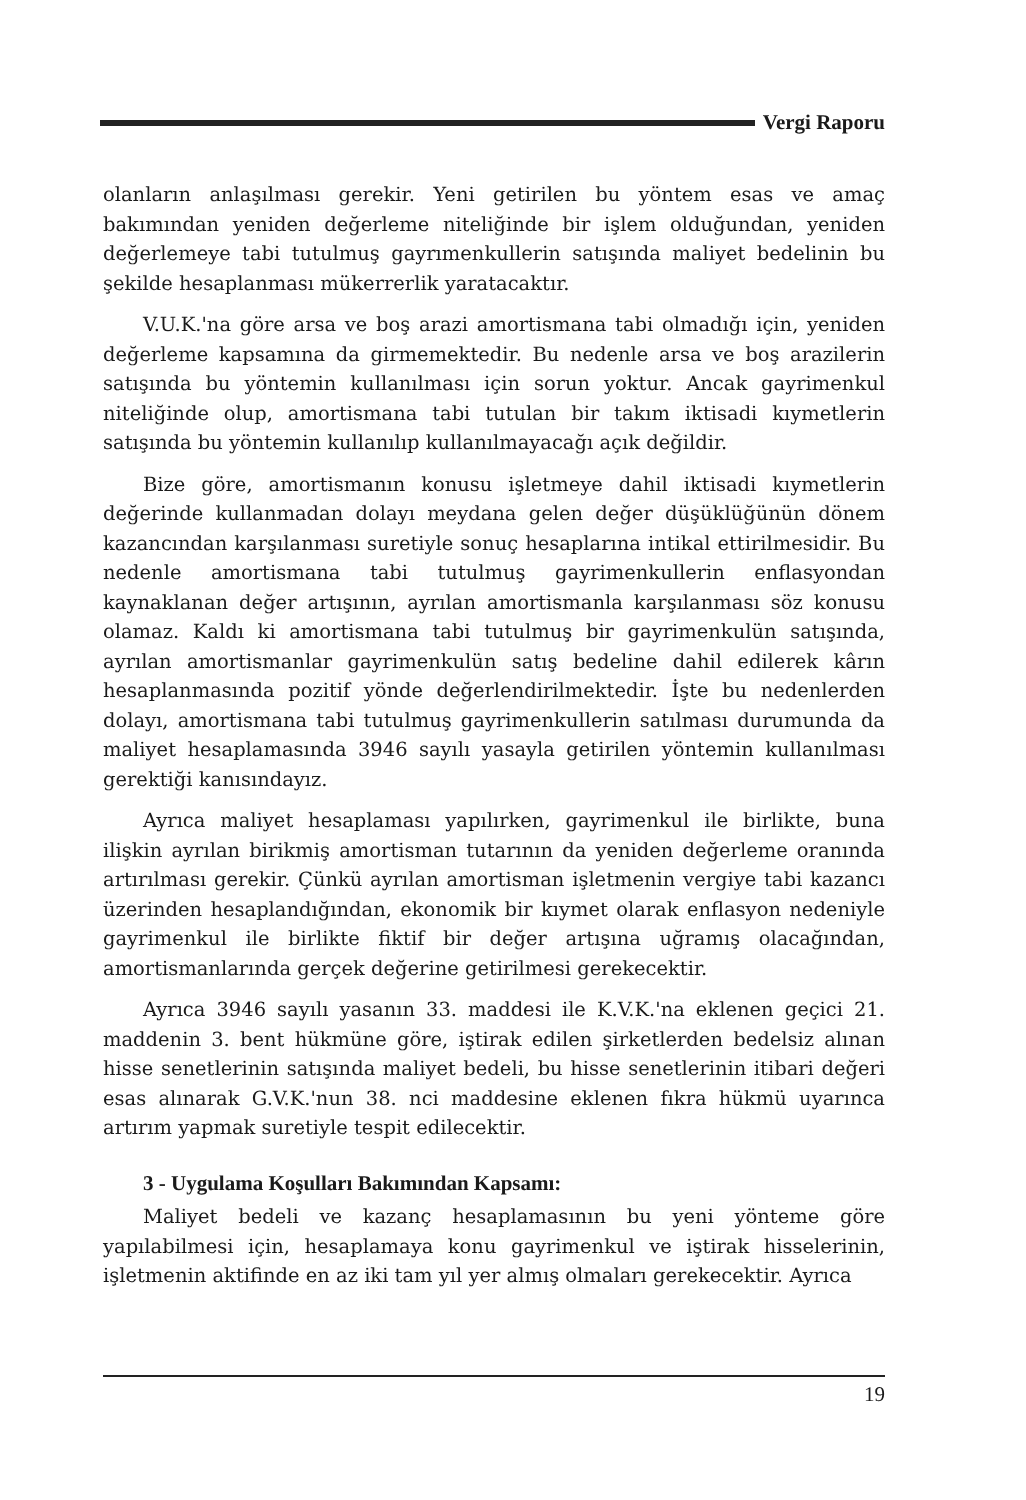Vergi Raporu
olanların anlaşılması gerekir. Yeni getirilen bu yöntem esas ve amaç bakımından yeniden değerleme niteliğinde bir işlem olduğundan, yeniden değerlemeye tabi tutulmuş gayrımenkullerin satışında maliyet bedelinin bu şekilde hesaplanması mükerrerlik yaratacaktır.
V.U.K.'na göre arsa ve boş arazi amortismana tabi olmadığı için, yeniden değerleme kapsamına da girmemektedir. Bu nedenle arsa ve boş arazilerin satışında bu yöntemin kullanılması için sorun yoktur. Ancak gayrimenkul niteliğinde olup, amortismana tabi tutulan bir takım iktisadi kıymetlerin satışında bu yöntemin kullanılıp kullanılmayacağı açık değildir.
Bize göre, amortismanın konusu işletmeye dahil iktisadi kıymetlerin değerinde kullanmadan dolayı meydana gelen değer düşüklüğünün dönem kazancından karşılanması suretiyle sonuç hesaplarına intikal ettirilmesidir. Bu nedenle amortismana tabi tutulmuş gayrimenkullerin enflasyondan kaynaklanan değer artışının, ayrılan amortismanla karşılanması söz konusu olamaz. Kaldı ki amortismana tabi tutulmuş bir gayrimenkulün satışında, ayrılan amortismanlar gayrimenkulün satış bedeline dahil edilerek kârın hesaplanmasında pozitif yönde değerlendirilmektedir. İşte bu nedenlerden dolayı, amortismana tabi tutulmuş gayrimenkullerin satılması durumunda da maliyet hesaplamasında 3946 sayılı yasayla getirilen yöntemin kullanılması gerektiği kanısındayız.
Ayrıca maliyet hesaplaması yapılırken, gayrimenkul ile birlikte, buna ilişkin ayrılan birikmiş amortisman tutarının da yeniden değerleme oranında artırılması gerekir. Çünkü ayrılan amortisman işletmenin vergiye tabi kazancı üzerinden hesaplandığından, ekonomik bir kıymet olarak enflasyon nedeniyle gayrimenkul ile birlikte fiktif bir değer artışına uğramış olacağından, amortismanlarında gerçek değerine getirilmesi gerekecektir.
Ayrıca 3946 sayılı yasanın 33. maddesi ile K.V.K.'na eklenen geçici 21. maddenin 3. bent hükmüne göre, iştirak edilen şirketlerden bedelsiz alınan hisse senetlerinin satışında maliyet bedeli, bu hisse senetlerinin itibari değeri esas alınarak G.V.K.'nun 38. nci maddesine eklenen fıkra hükmü uyarınca artırım yapmak suretiyle tespit edilecektir.
3 - Uygulama Koşulları Bakımından Kapsamı:
Maliyet bedeli ve kazanç hesaplamasının bu yeni yönteme göre yapılabilmesi için, hesaplamaya konu gayrimenkul ve iştirak hisselerinin, işletmenin aktifinde en az iki tam yıl yer almış olmaları gerekecektir. Ayrıca
19